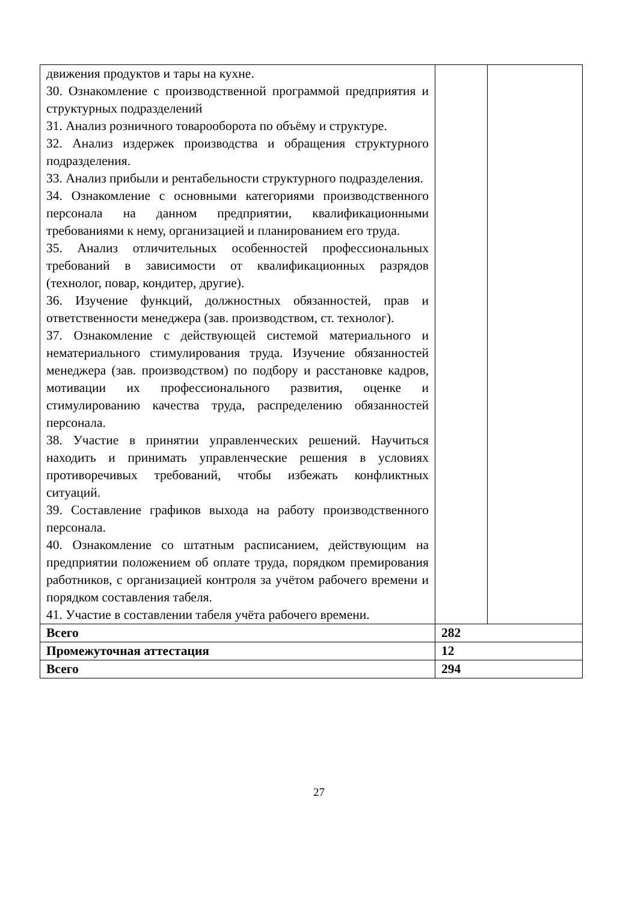| движения продуктов и тары на кухне. 30. Ознакомление с производственной программой предприятия и структурных подразделений 31. Анализ розничного товарооборота по объёму и структуре. 32. Анализ издержек производства и обращения структурного подразделения. 33. Анализ прибыли и рентабельности структурного подразделения. 34. Ознакомление с основными категориями производственного персонала на данном предприятии, квалификационными требованиями к нему, организацией и планированием его труда. 35. Анализ отличительных особенностей профессиональных требований в зависимости от квалификационных разрядов (технолог, повар, кондитер, другие). 36. Изучение функций, должностных обязанностей, прав и ответственности менеджера (зав. производством, ст. технолог). 37. Ознакомление с действующей системой материального и нематериального стимулирования труда. Изучение обязанностей менеджера (зав. производством) по подбору и расстановке кадров, мотивации их профессионального развития, оценке и стимулированию качества труда, распределению обязанностей персонала. 38. Участие в принятии управленческих решений. Научиться находить и принимать управленческие решения в условиях противоречивых требований, чтобы избежать конфликтных ситуаций. 39. Составление графиков выхода на работу производственного персонала. 40. Ознакомление со штатным расписанием, действующим на предприятии положением об оплате труда, порядком премирования работников, с организацией контроля за учётом рабочего времени и порядком составления табеля. 41. Участие в составлении табеля учёта рабочего времени. | | |
| Всего | 282 | |
| Промежуточная аттестация | 12 | |
| Всего | 294 | |
27